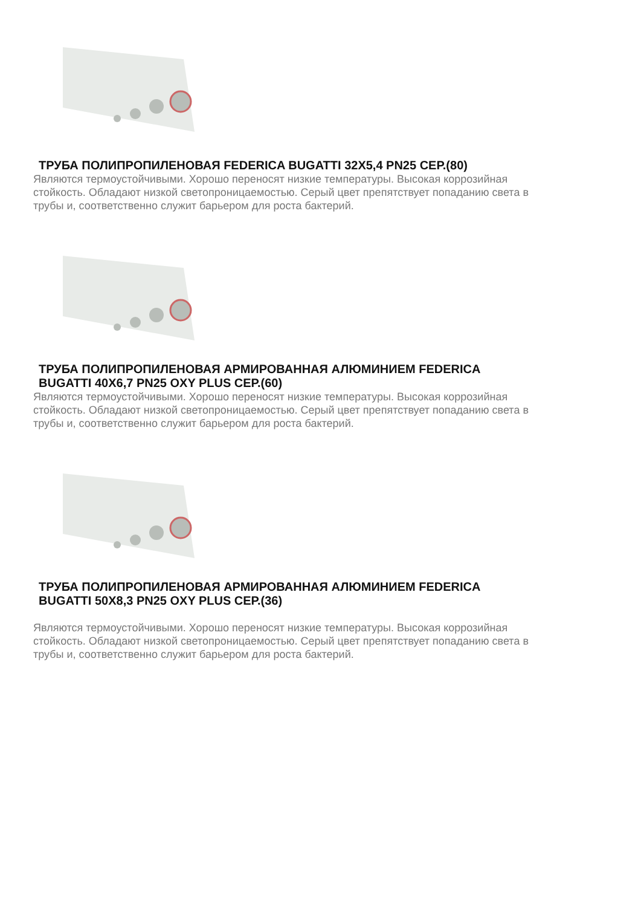ТРУБА ПОЛИПРОПИЛЕНОВАЯ FEDERICA BUGATTI 32Х5,4 PN25 СЕР.(80)
Являются термоустойчивыми. Хорошо переносят низкие температуры. Высокая коррозийная стойкость. Обладают низкой светопроницаемостью. Серый цвет препятствует попаданию света в трубы и, соответственно служит барьером для роста бактерий.
ТРУБА ПОЛИПРОПИЛЕНОВАЯ АРМИРОВАННАЯ АЛЮМИНИЕМ FEDERICA BUGATTI 40Х6,7 PN25 OXY PLUS СЕР.(60)
Являются термоустойчивыми. Хорошо переносят низкие температуры. Высокая коррозийная стойкость. Обладают низкой светопроницаемостью. Серый цвет препятствует попаданию света в трубы и, соответственно служит барьером для роста бактерий.
ТРУБА ПОЛИПРОПИЛЕНОВАЯ АРМИРОВАННАЯ АЛЮМИНИЕМ FEDERICA BUGATTI 50Х8,3 PN25 OXY PLUS СЕР.(36)
Являются термоустойчивыми. Хорошо переносят низкие температуры. Высокая коррозийная стойкость. Обладают низкой светопроницаемостью. Серый цвет препятствует попаданию света в трубы и, соответственно служит барьером для роста бактерий.